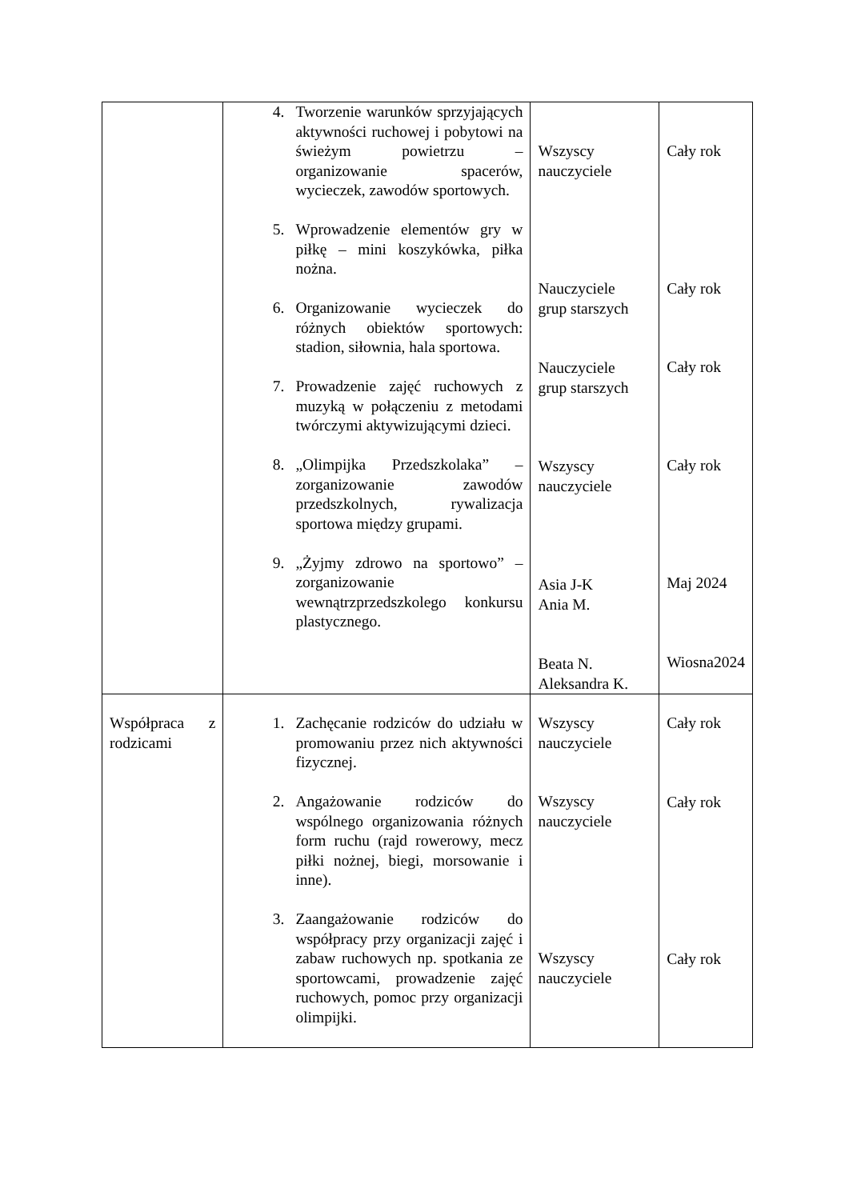| | 4. Tworzenie warunków sprzyjających aktywności ruchowej i pobytowi na świeżym powietrzu – organizowanie spacerów, wycieczek, zawodów sportowych. 5. Wprowadzenie elementów gry w piłkę – mini koszykówka, piłka nożna. 6. Organizowanie wycieczek do różnych obiektów sportowych: stadion, siłownia, hala sportowa. 7. Prowadzenie zajęć ruchowych z muzyką w połączeniu z metodami twórczymi aktywizującymi dzieci. 8. „Olimpijka Przedszkolaka” – zorganizowanie zawodów przedszkolnych, rywalizacja sportowa między grupami. 9. „Żyjmy zdrowo na sportowo” – zorganizowanie wewnątrzprzedszkolego konkursu plastycznego. | Wszyscy nauczyciele Nauczyciele grup starszych Nauczyciele grup starszych Wszyscy nauczyciele Asia J-K Ania M. Beata N. Aleksandra K. | Cały rok Cały rok Cały rok Cały rok Maj 2024 Wiosna2024 |
| Współpraca z rodzicami | 1. Zachęcanie rodziców do udziału w promowaniu przez nich aktywności fizycznej. 2. Angażowanie rodziców do wspólnego organizowania różnych form ruchu (rajd rowerowy, mecz piłki nożnej, biegi, morsowanie i inne). 3. Zaangażowanie rodziców do współpracy przy organizacji zajęć i zabaw ruchowych np. spotkania ze sportowcami, prowadzenie zajęć ruchowych, pomoc przy organizacji olimpijki. | Wszyscy nauczyciele Wszyscy nauczyciele Wszyscy nauczyciele | Cały rok Cały rok Cały rok |